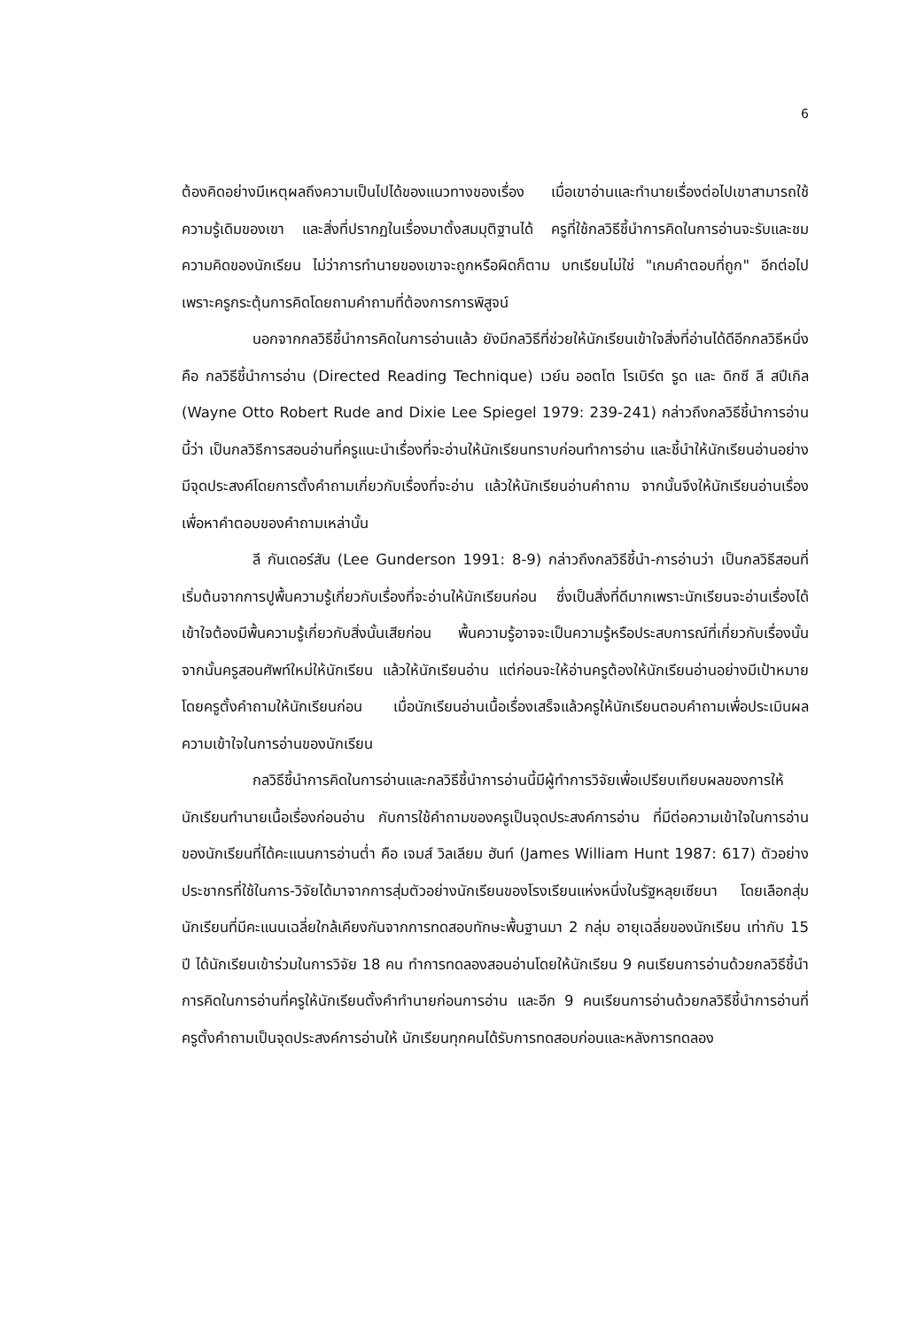6
ต้องคิดอย่างมีเหตุผลถึงความเป็นไปได้ของแนวทางของเรื่อง เมื่อเขาอ่านและทำนายเรื่องต่อไปเขาสามารถใช้ความรู้เดิมของเขา และสิ่งที่ปรากฏในเรื่องมาตั้งสมมุติฐานได้ ครูที่ใช้กลวิธีชี้นำการคิดในการอ่านจะรับและชมความคิดของนักเรียน ไม่ว่าการทำนายของเขาจะถูกหรือผิดก็ตาม บทเรียนไม่ใช่ "เกมคำตอบที่ถูก" อีกต่อไป เพราะครูกระตุ้นการคิดโดยถามคำถามที่ต้องการการพิสูจน์
นอกจากกลวิธีชี้นำการคิดในการอ่านแล้ว ยังมีกลวิธีที่ช่วยให้นักเรียนเข้าใจสิ่งที่อ่านได้ดีอีกกลวิธีหนึ่งคือ กลวิธีชี้นำการอ่าน (Directed Reading Technique) เวย์น ออตโต โรเบิร์ต รูด และ ดิกซี ลี สปีเกิล (Wayne Otto Robert Rude and Dixie Lee Spiegel 1979: 239-241) กล่าวถึงกลวิธีชี้นำการอ่านนี้ว่า เป็นกลวิธีการสอนอ่านที่ครูแนะนำเรื่องที่จะอ่านให้นักเรียนทราบก่อนทำการอ่าน และชี้นำให้นักเรียนอ่านอย่างมีจุดประสงค์โดยการตั้งคำถามเกี่ยวกับเรื่องที่จะอ่าน แล้วให้นักเรียนอ่านคำถาม จากนั้นจึงให้นักเรียนอ่านเรื่องเพื่อหาคำตอบของคำถามเหล่านั้น
ลี กันเดอร์สัน (Lee Gunderson 1991: 8-9) กล่าวถึงกลวิธีชี้นำ-การอ่านว่า เป็นกลวิธีสอนที่เริ่มต้นจากการปูพื้นความรู้เกี่ยวกับเรื่องที่จะอ่านให้นักเรียนก่อน ซึ่งเป็นสิ่งที่ดีมากเพราะนักเรียนจะอ่านเรื่องได้เข้าใจต้องมีพื้นความรู้เกี่ยวกับสิ่งนั้นเสียก่อน พื้นความรู้อาจจะเป็นความรู้หรือประสบการณ์ที่เกี่ยวกับเรื่องนั้น จากนั้นครูสอนศัพท์ใหม่ให้นักเรียน แล้วให้นักเรียนอ่าน แต่ก่อนจะให้อ่านครูต้องให้นักเรียนอ่านอย่างมีเป้าหมายโดยครูตั้งคำถามให้นักเรียนก่อน เมื่อนักเรียนอ่านเนื้อเรื่องเสร็จแล้วครูให้นักเรียนตอบคำถามเพื่อประเมินผลความเข้าใจในการอ่านของนักเรียน
กลวิธีชี้นำการคิดในการอ่านและกลวิธีชี้นำการอ่านนี้มีผู้ทำการวิจัยเพื่อเปรียบเทียบผลของการให้นักเรียนทำนายเนื้อเรื่องก่อนอ่าน กับการใช้คำถามของครูเป็นจุดประสงค์การอ่าน ที่มีต่อความเข้าใจในการอ่านของนักเรียนที่ได้คะแนนการอ่านต่ำ คือ เจมส์ วิลเลียม ฮันท์ (James William Hunt 1987: 617) ตัวอย่างประชากรที่ใช้ในการ-วิจัยได้มาจากการสุ่มตัวอย่างนักเรียนของโรงเรียนแห่งหนึ่งในรัฐหลุยเซียนา โดยเลือกสุ่มนักเรียนที่มีคะแนนเฉลี่ยใกล้เคียงกันจากการทดสอบทักษะพื้นฐานมา 2 กลุ่ม อายุเฉลี่ยของนักเรียน เท่ากับ 15 ปี ได้นักเรียนเข้าร่วมในการวิจัย 18 คน ทำการทดลองสอนอ่านโดยให้นักเรียน 9 คนเรียนการอ่านด้วยกลวิธีชี้นำการคิดในการอ่านที่ครูให้นักเรียนตั้งคำทำนายก่อนการอ่าน และอีก 9 คนเรียนการอ่านด้วยกลวิธีชี้นำการอ่านที่ครูตั้งคำถามเป็นจุดประสงค์การอ่านให้ นักเรียนทุกคนได้รับการทดสอบก่อนและหลังการทดลอง